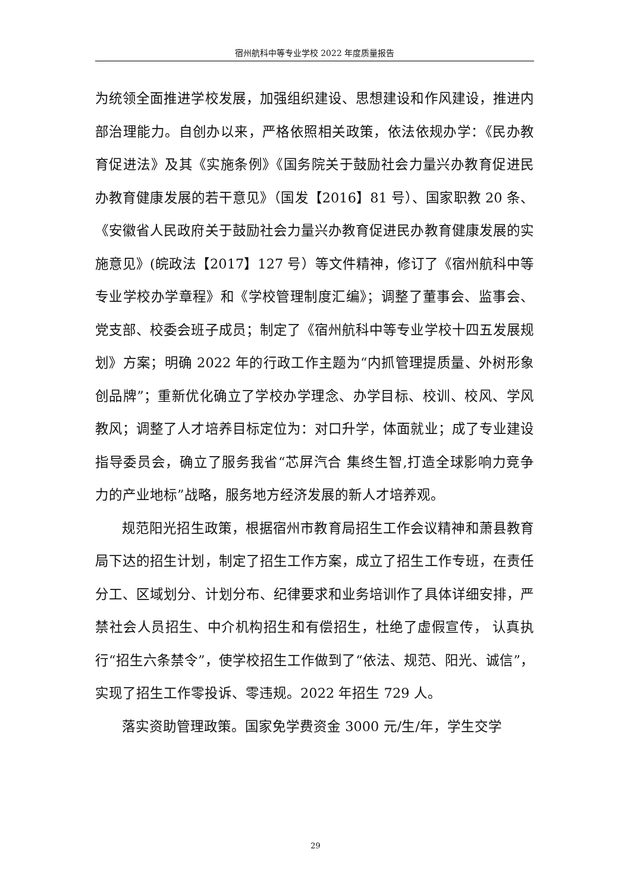宿州航科中等专业学校 2022 年度质量报告
为统领全面推进学校发展，加强组织建设、思想建设和作风建设，推进内部治理能力。自创办以来，严格依照相关政策，依法依规办学：《民办教育促进法》及其《实施条例》《国务院关于鼓励社会力量兴办教育促进民办教育健康发展的若干意见》（国发【2016】81 号）、国家职教 20 条、《安徽省人民政府关于鼓励社会力量兴办教育促进民办教育健康发展的实施意见》(皖政法【2017】127 号）等文件精神，修订了《宿州航科中等专业学校办学章程》和《学校管理制度汇编》；调整了董事会、监事会、党支部、校委会班子成员；制定了《宿州航科中等专业学校十四五发展规划》方案；明确 2022 年的行政工作主题为“内抓管理提质量、外树形象创品牌”；重新优化确立了学校办学理念、办学目标、校训、校风、学风教风；调整了人才培养目标定位为：对口升学，体面就业；成了专业建设指导委员会，确立了服务我省“芯屏汽合 集终生智,打造全球影响力竞争力的产业地标”战略，服务地方经济发展的新人才培养观。
规范阳光招生政策，根据宿州市教育局招生工作会议精神和萧县教育局下达的招生计划，制定了招生工作方案，成立了招生工作专班，在责任分工、区域划分、计划分布、纪律要求和业务培训作了具体详细安排，严禁社会人员招生、中介机构招生和有偿招生，杜绝了虚假宣传， 认真执行“招生六条禁令”，使学校招生工作做到了“依法、规范、阳光、诚信”，实现了招生工作零投诉、零违规。2022 年招生 729 人。
落实资助管理政策。国家免学费资金 3000 元/生/年，学生交学
29